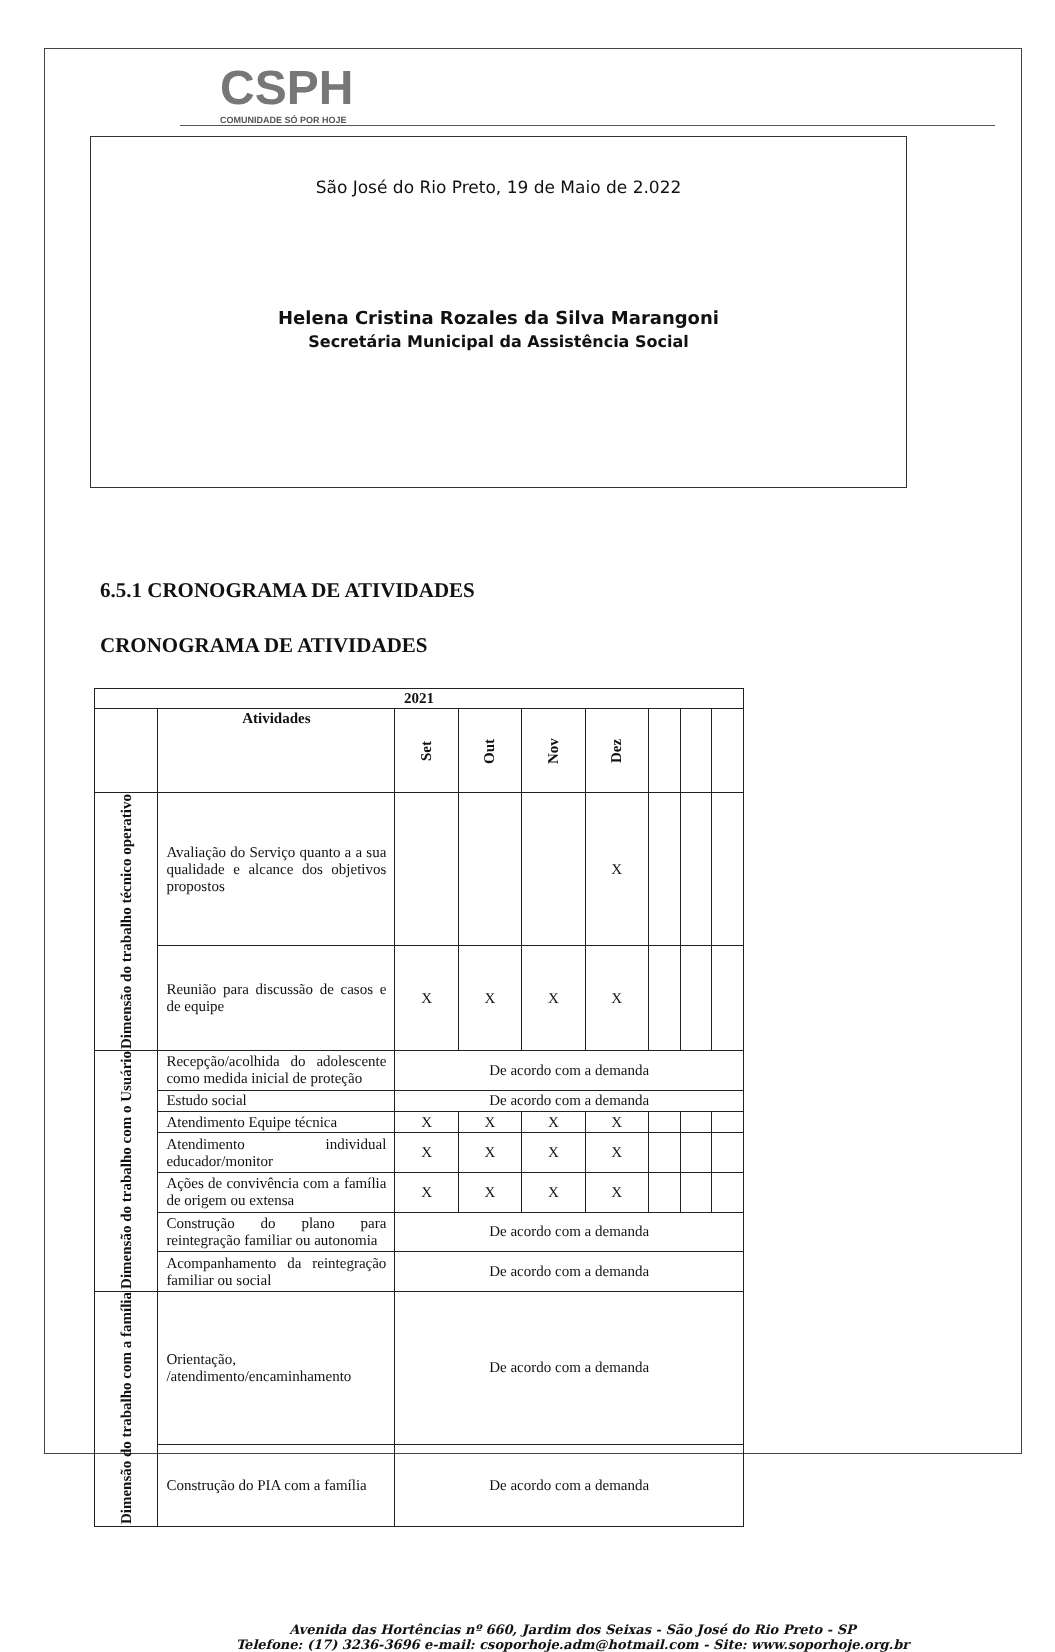CSPH
COMUNIDADE SÓ POR HOJE
São José do Rio Preto, 19 de Maio de 2.022
Helena Cristina Rozales da Silva Marangoni
Secretária Municipal da Assistência Social
6.5.1 CRONOGRAMA DE ATIVIDADES
CRONOGRAMA DE ATIVIDADES
| 2021 | | | | | | | | |
| --- | --- | --- | --- | --- | --- | --- | --- | --- |
| | Atividades | Set | Out | Nov | Dez | | | |
| Dimensão do trabalho técnico operativo | Avaliação do Serviço quanto a a sua qualidade e alcance dos objetivos propostos | | | | X | | | |
| | Reunião para discussão de casos e de equipe | X | X | X | X | | | |
| Dimensão do trabalho com o Usuário | Recepção/acolhida do adolescente como medida inicial de proteção | De acordo com a demanda | | | | | | |
| | Estudo social | De acordo com a demanda | | | | | | |
| | Atendimento Equipe técnica | X | X | X | X | | | |
| | Atendimento individual educador/monitor | X | X | X | X | | | |
| | Ações de convivência com a família de origem ou extensa | X | X | X | X | | | |
| | Construção do plano para reintegração familiar ou autonomia | De acordo com a demanda | | | | | | |
| | Acompanhamento da reintegração familiar ou social | De acordo com a demanda | | | | | | |
| Dimensão do trabalho com a família | Orientação, /atendimento/encaminhamento | De acordo com a demanda | | | | | | |
| | Construção do PIA com a família | De acordo com a demanda | | | | | | |
Avenida das Hortências nº 660, Jardim dos Seixas - São José do Rio Preto - SP
Telefone: (17) 3236-3696 e-mail: csoporhoje.adm@hotmail.com - Site: www.soporhoje.org.br